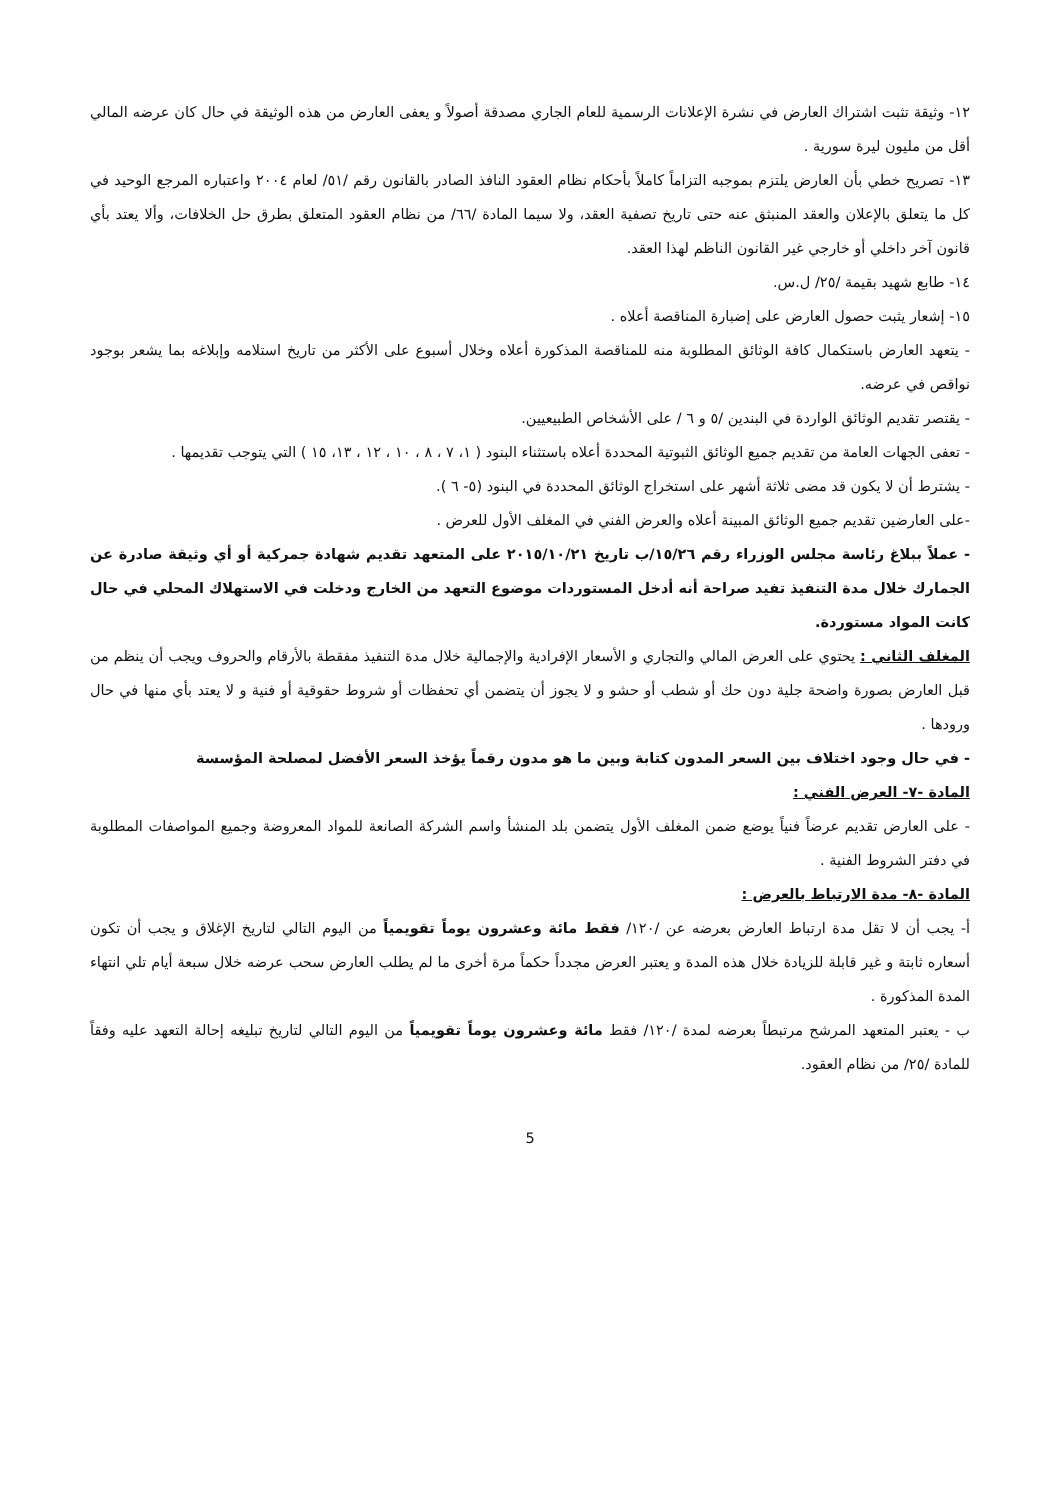١٢- وثيقة تثبت اشتراك العارض في نشرة الإعلانات الرسمية للعام الجاري مصدقة أصولاً و يعفى العارض من هذه الوثيقة في حال كان عرضه المالي أقل من مليون ليرة سورية .
١٣- تصريح خطي بأن العارض يلتزم بموجبه التزاماً كاملاً بأحكام نظام العقود النافذ الصادر بالقانون رقم /٥١/ لعام ٢٠٠٤ واعتباره المرجع الوحيد في كل ما يتعلق بالإعلان والعقد المنبثق عنه حتى تاريخ تصفية العقد، ولا سيما المادة /٦٦/ من نظام العقود المتعلق بطرق حل الخلافات، وألا يعتد بأي قانون آخر داخلي أو خارجي غير القانون الناظم لهذا العقد.
١٤- طابع شهيد بقيمة /٢٥/ ل.س.
١٥- إشعار يثبت حصول العارض على إضبارة المناقصة أعلاه .
- يتعهد العارض باستكمال كافة الوثائق المطلوبة منه للمناقصة المذكورة أعلاه وخلال أسبوع على الأكثر من تاريخ استلامه وإبلاغه بما يشعر بوجود نواقص في عرضه.
- يقتصر تقديم الوثائق الواردة في البندين /٥ و ٦ / على الأشخاص الطبيعيين.
- تعفى الجهات العامة من تقديم جميع الوثائق الثبوتية المحددة أعلاه باستثناء البنود ( ١، ٧ ، ٨ ، ١٠ ، ١٢ ، ١٣، ١٥ ) التي يتوجب تقديمها .
- يشترط أن لا يكون قد مضى ثلاثة أشهر على استخراج الوثائق المحددة في البنود (٥- ٦ ).
-على العارضين تقديم جميع الوثائق المبينة أعلاه والعرض الفني في المغلف الأول للعرض .
- عملاً ببلاغ رئاسة مجلس الوزراء رقم ١٥/٢٦/ب تاريخ ٢٠١٥/١٠/٢١ على المتعهد تقديم شهادة جمركية أو أي وثيقة صادرة عن الجمارك خلال مدة التنفيذ تفيد صراحة أنه أدخل المستوردات موضوع التعهد من الخارج ودخلت في الاستهلاك المحلي في حال كانت المواد مستوردة.
المغلف الثاني : يحتوي على العرض المالي والتجاري و الأسعار الإفرادية والإجمالية خلال مدة التنفيذ مفقطة بالأرقام والحروف ويجب أن ينظم من قبل العارض بصورة واضحة جلية دون حك أو شطب أو حشو و لا يجوز أن يتضمن أي تحفظات أو شروط حقوقية أو فنية و لا يعتد بأي منها في حال ورودها .
- في حال وجود اختلاف بين السعر المدون كتابة وبين ما هو مدون رقماً يؤخذ السعر الأفضل لمصلحة المؤسسة
المادة -٧- العرض الفني :
- على العارض تقديم عرضاً فنياً يوضع ضمن المغلف الأول يتضمن بلد المنشأ واسم الشركة الصانعة للمواد المعروضة وجميع المواصفات المطلوبة في دفتر الشروط الفنية .
المادة -٨- مدة الارتباط بالعرض :
أ- يجب أن لا تقل مدة ارتباط العارض بعرضه عن /١٢٠/ فقط مائة وعشرون يوماً تقويمياً من اليوم التالي لتاريخ الإغلاق و يجب أن تكون أسعاره ثابتة و غير قابلة للزيادة خلال هذه المدة و يعتبر العرض مجدداً حكماً مرة أخرى ما لم يطلب العارض سحب عرضه خلال سبعة أيام تلي انتهاء المدة المذكورة .
ب - يعتبر المتعهد المرشح مرتبطاً بعرضه لمدة /١٢٠/ فقط مائة وعشرون يوماً تقويمياً من اليوم التالي لتاريخ تبليغه إحالة التعهد عليه وفقاً للمادة /٢٥/ من نظام العقود.
5